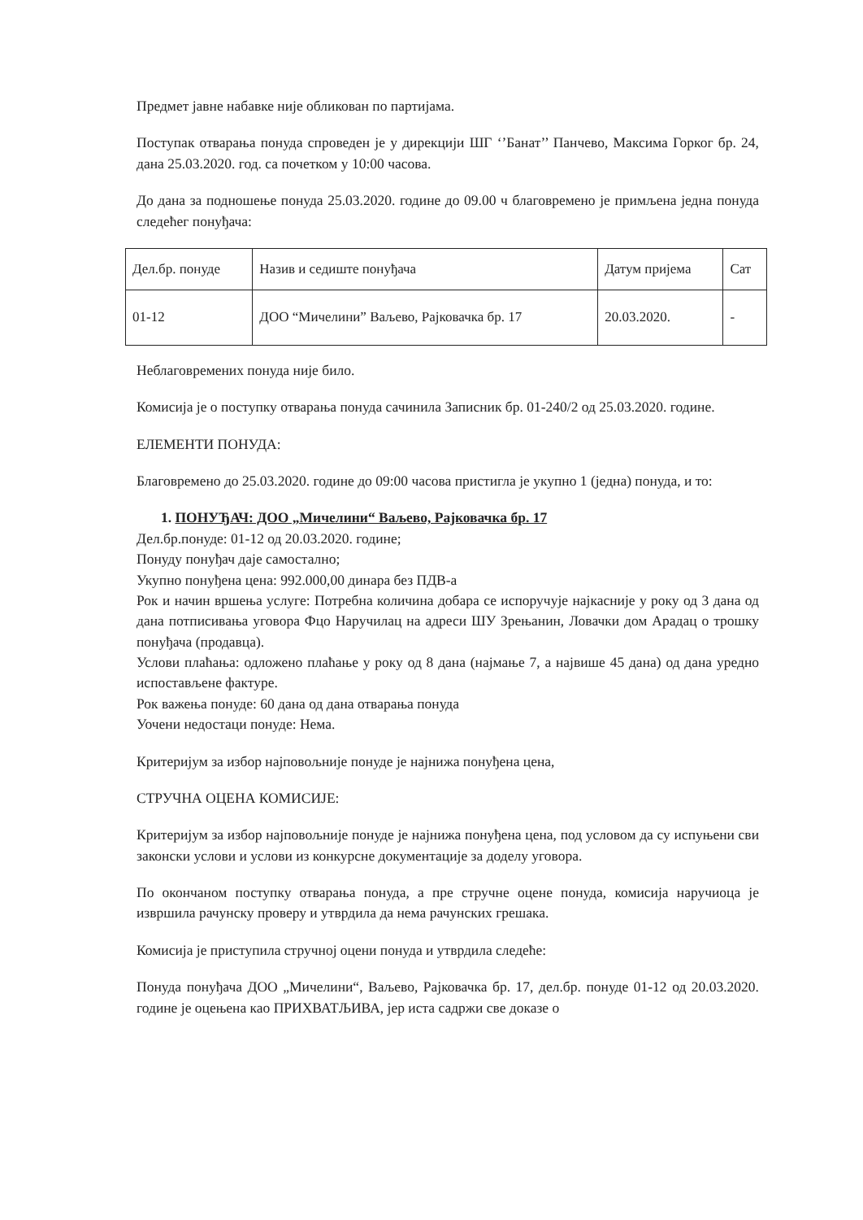Предмет јавне набавке није обликован по партијама.
Поступак отварања понуда спроведен је у дирекцији ШГ ‘’Банат’’ Панчево, Максима Горког бр. 24, дана 25.03.2020. год. са почетком у 10:00 часова.
До дана за подношење понуда 25.03.2020. године до 09.00 ч благовремено је примљена једна понуда следећег понуђача:
| Дел.бр. понуде | Назив и седиште понуђача | Датум пријема | Сат |
| --- | --- | --- | --- |
| 01-12 | ДОО “Мичелини” Ваљево, Рајковачка бр. 17 | 20.03.2020. | - |
Неблаговремених понуда није било.
Комисија је о поступку отварања понуда сачинила Записник бр. 01-240/2 од 25.03.2020. године.
ЕЛЕМЕНТИ ПОНУДА:
Благовремено до 25.03.2020. године до 09:00 часова пристигла је укупно 1 (једна) понуда, и то:
1. ПОНУЂАЧ: ДОО „Мичелини“ Ваљево, Рајковачка бр. 17
Дел.бр.понуде: 01-12 од 20.03.2020. године;
Понуду понуђач даје самостално;
Укупно понуђена цена: 992.000,00 динара без ПДВ-а
Рок и начин вршења услуге: Потребна количина добара се испоручује најкасније у року од 3 дана од дана потписивања уговора Фцо Наручилац на адреси ШУ Зрењанин, Ловачки дом Арадац о трошку понуђача (продавца).
Услови плаћања: одложено плаћање у року од 8 дана (најмање 7, а највише 45 дана) од дана уредно испостављене фактуре.
Рок важења понуде: 60 дана од дана отварања понуда
Уочени недостаци понуде: Нема.
Критеријум за избор најповољније понуде је најнижа понуђена цена,
СТРУЧНА ОЦЕНА КОМИСИЈЕ:
Критеријум за избор најповољније понуде је најнижа понуђена цена, под условом да су испуњени сви законски услови и услови из конкурсне документације за доделу уговора.
По окончаном поступку отварања понуда, а пре стручне оцене понуда, комисија наручиоца је извршила рачунску проверу и утврдила да нема рачунских грешака.
Комисија је приступила стручној оцени понуда и утврдила следеће:
Понуда понуђача ДОО „Мичелини“, Ваљево, Рајковачка бр. 17, дел.бр. понуде 01-12 од 20.03.2020. године је оцењена као ПРИХВАТЉИВА, јер иста садржи све доказе о